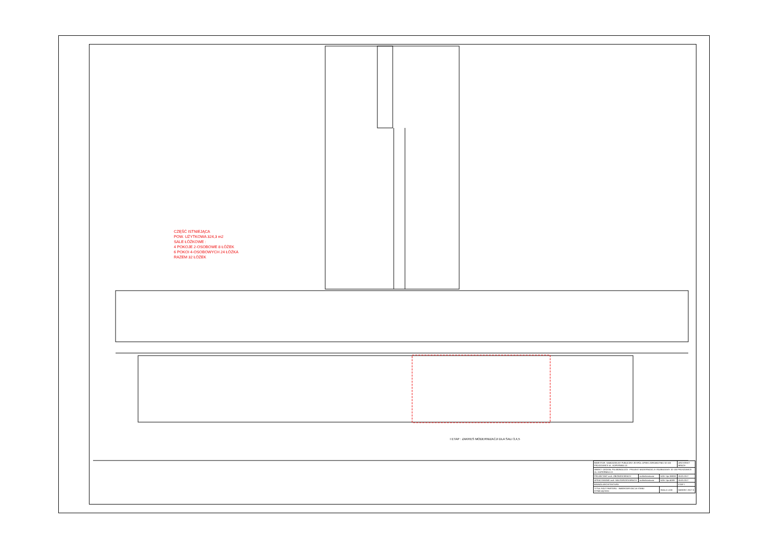CZĘŚĆ ISTNIEJĄCA
POW. UŻYTKOWA 324,3 m2
SALE ŁÓŻKOWE :
4 POKOJE 2-OSOBOWE 8 ŁÓŻEK
6 POKOI 4-OSOBOWYCH 24 ŁÓŻKA
RAZEM 32 ŁÓŻEK
I ETAP : ZAKRES MODERNIZACJI DLA SALI 3,4,5
| INWESTOR: SAMODZIELNY PUBLICZNY ZESPÓŁ OPIEKI ZDROWOTNEJ 32-100 PROSZOWICE UL. KOPERNIKA 13 | | | ARCHITEKT BRACH |
| OBIEKT: ODDZIAŁ PULMONOLOGII - PROJEKT MODERNIZACJI I ROZBUDOWY 32-100 PROSZOWICE UL. KOPERNIKA 13 | | | |
| PROJEKTANT arch. ZBIGNIEW BRACH | architektoniczna | UAN- Upr.388/88 | 05.03.2017 |
| OPRACOWANIE arch. MAŁGORZATA BRACH | architektoniczna | UAN- Upr.40/89 | 05.03.2017 |
| BRANŻA ARCHITEKTURA | | | ETAP I |
| TYTUŁ RZUT PARTERU - INWENTARYZACJA STANU ISTNIEJĄCEGO | | SKALA 1:100 | MARZEC 2017 I1 |